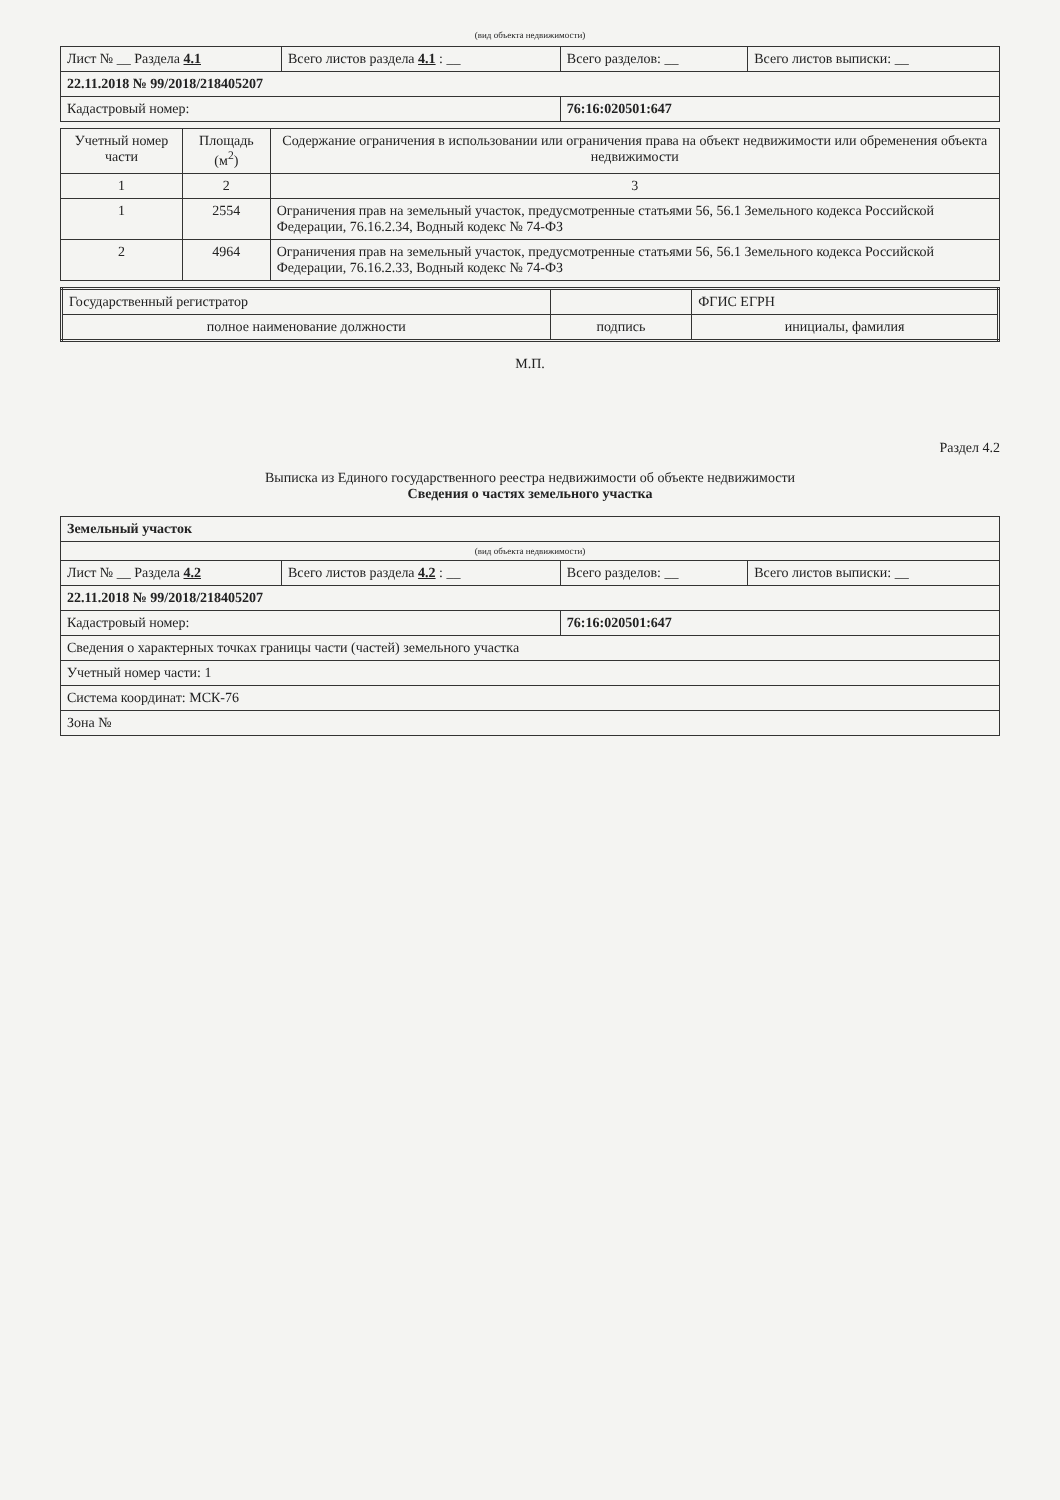(вид объекта недвижимости)
| Лист № __ Раздела 4.1 | Всего листов раздела 4.1 : __ | Всего разделов: __ | Всего листов выписки: __ |
| 22.11.2018 № 99/2018/218405207 | | | |
| Кадастровый номер: | | 76:16:020501:647 | |
| Учетный номер части | Площадь (м<sup>2</sup>) | Содержание ограничения в использовании или ограничения права на объект недвижимости или обременения объекта недвижимости |
| --- | --- | --- |
| 1 | 2 | 3 |
| 1 | 2554 | Ограничения прав на земельный участок, предусмотренные статьями 56, 56.1 Земельного кодекса Российской Федерации, 76.16.2.34, Водный кодекс № 74-ФЗ |
| 2 | 4964 | Ограничения прав на земельный участок, предусмотренные статьями 56, 56.1 Земельного кодекса Российской Федерации, 76.16.2.33, Водный кодекс № 74-ФЗ |
| Государственный регистратор | | ФГИС ЕГРН |
| полное наименование должности | подпись | инициалы, фамилия |
М.П.
Раздел 4.2
Выписка из Единого государственного реестра недвижимости об объекте недвижимости
Сведения о частях земельного участка
| Земельный участок | | | |
| (вид объекта недвижимости) | | | |
| Лист № __ Раздела 4.2 | Всего листов раздела 4.2 : __ | Всего разделов: __ | Всего листов выписки: __ |
| 22.11.2018 № 99/2018/218405207 | | | |
| Кадастровый номер: | | 76:16:020501:647 | |
| Сведения о характерных точках границы части (частей) земельного участка | | | |
| Учетный номер части: 1 | | | |
| Система координат: МСК-76 | | | |
| Зона № | | | |